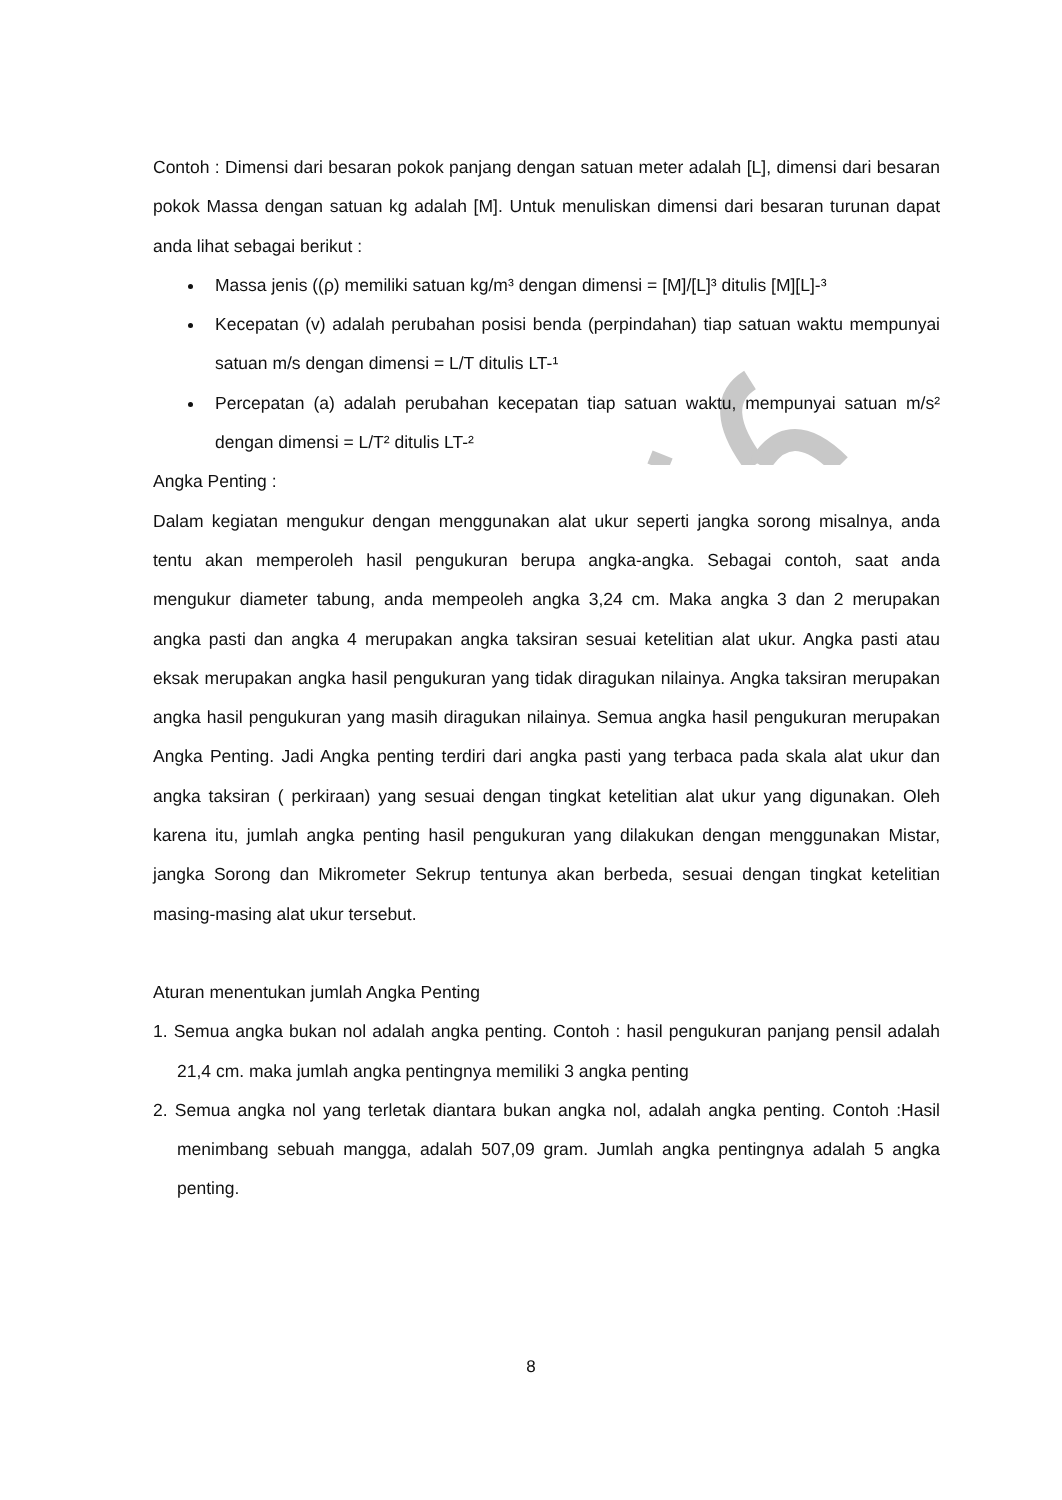Contoh : Dimensi dari besaran pokok panjang dengan satuan meter adalah [L], dimensi dari besaran pokok Massa dengan satuan kg adalah [M]. Untuk menuliskan dimensi dari besaran turunan dapat anda lihat sebagai berikut :
Massa jenis ((ρ) memiliki satuan kg/m³ dengan dimensi = [M]/[L]³ ditulis [M][L]-³
Kecepatan (v) adalah perubahan posisi benda (perpindahan) tiap satuan waktu mempunyai satuan m/s dengan dimensi = L/T ditulis LT-¹
Percepatan (a) adalah perubahan kecepatan tiap satuan waktu, mempunyai satuan m/s² dengan dimensi = L/T² ditulis LT-²
Angka Penting :
Dalam kegiatan mengukur dengan menggunakan alat ukur seperti jangka sorong misalnya, anda tentu akan memperoleh hasil pengukuran berupa angka-angka. Sebagai contoh, saat anda mengukur diameter tabung, anda mempeoleh angka 3,24 cm. Maka angka 3 dan 2 merupakan angka pasti dan angka 4 merupakan angka taksiran sesuai ketelitian alat ukur. Angka pasti atau eksak merupakan angka hasil pengukuran yang tidak diragukan nilainya. Angka taksiran merupakan angka hasil pengukuran yang masih diragukan nilainya. Semua angka hasil pengukuran merupakan Angka Penting. Jadi Angka penting terdiri dari angka pasti yang terbaca pada skala alat ukur dan angka taksiran ( perkiraan) yang sesuai dengan tingkat ketelitian alat ukur yang digunakan. Oleh karena itu, jumlah angka penting hasil pengukuran yang dilakukan dengan menggunakan Mistar, jangka Sorong dan Mikrometer Sekrup tentunya akan berbeda, sesuai dengan tingkat ketelitian masing-masing alat ukur tersebut.
Aturan menentukan jumlah Angka Penting
1. Semua angka bukan nol adalah angka penting. Contoh : hasil pengukuran panjang pensil adalah 21,4 cm. maka jumlah angka pentingnya memiliki 3 angka penting
2. Semua angka nol yang terletak diantara bukan angka nol, adalah angka penting. Contoh :Hasil menimbang sebuah mangga, adalah 507,09 gram. Jumlah angka pentingnya adalah 5 angka penting.
8